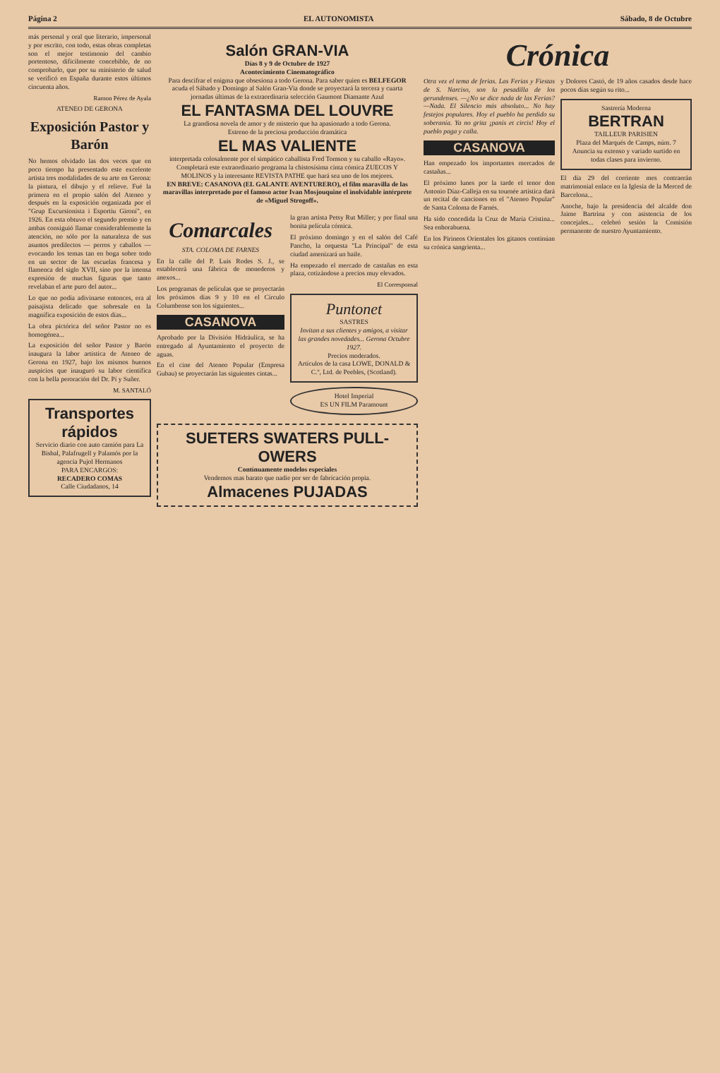Página 2 EL AUTONOMISTA Sábado, 8 de Octubre
más personal y oral que literario, impersonal y por escrito, con todo, estas obras completas son el mejor testimonio del cambio portentoso, difícilmente concebible, de no comprobarlo, que por su ministerio de salud se verificó en España durante estos últimos cincuenta años.
Ramon Pérez de Ayala
ATENEO DE GERONA
Exposición Pastor y Barón
No hemos olvidado las dos veces que en poco tiempo ha presentado este excelente artista tres modalidades de su arte en Gerona: la pintura, el dibujo y el relieve. Fué la primera en el propio salón del Ateneo y después en la exposición organizada por el "Grup Excursionista i Esportiu Gironí", en 1926. En esta obtuvo el segundo premio y en ambas consiguió llamar considerablemente la atención, no sólo por la naturaleza de sus asuntos predilectos — perros y caballos — evocando los temas tan en boga sobre todo en un sector de las escuelas francesa y flamenca del siglo XVII, sino por la intensa expresión de muchas figuras que tanto revelaban el arte puro del autor...
Lo que no podía adivinarse entonces, era al paisajista delicado que sobresale en la magnífica exposición de estos días...
La obra pictórica del señor Pastor no es homogénea...
La exposición del señor Pastor y Barón inaugura la labor artística de Ateneo de Gerona en 1927, bajo los mismos buenos auspicios que inauguró su labor científica con la bella peroración del Dr. Pí y Suñer.
M. SANTALÓ
Transportes rápidos
Servicio diario con auto camión para La Bisbal, Palafrugell y Palamós por la agencia Pujol Hermanos
PARA ENCARGOS:
RECADERO COMAS
Calle Ciudadanos, 14
Salón GRAN-VIA
Días 8 y 9 de Octubre de 1927
Acontecimiento Cinematográfico
Para descifrar el enigma que obsesiona a todo Gerona. Para saber quien es BELFEGOR acuda el Sábado y Domingo al Salón Gran-Via donde se proyectará la tercera y cuarta jornadas últimas de la extraordinaria selección Gaumont Diamante Azul
EL FANTASMA DEL LOUVRE
La grandiosa novela de amor y de misterio que ha apasionado a todo Gerona.
Estreno de la preciosa producción dramática
EL MAS VALIENTE
interpretada colosalmente por el simpático caballista Fred Tomson y su caballo «Rayo».
Completará este extraordinario programa la chistosísima cinta cómica ZUECOS Y MOLINOS y la interesante REVISTA PATHE que hará sea uno de los mejores.
EN BREVE: CASANOVA (EL GALANTE AVENTURERO), el film maravilla de las maravillas interpretado por el famoso actor Ivan Mosjouquine el inolvidable intérprete de «Miguel Strogoff».
Comarcales
STA. COLOMA DE FARNES
En la calle del P. Luis Rodes S. J., se establecerá una fábrica de monederos y anexos...
Los programas de películas que se proyectarán los próximos días 9 y 10 en el Círculo Columbense son los siguientes...
CASANOVA
Aprobado por la División Hidráulica, se ha entregado al Ayuntamiento el proyecto de aguas.
En el cine del Ateneo Popular (Empresa Gubau) se proyectarán las siguientes cintas...
la gran artista Petsy Rut Miller; y por final una bonita película cómica.
El próximo domingo y en el salón del Café Pancho, la orquesta "La Principal" de esta ciudad amenizará un baile.
Ha empezado el mercado de castañas en esta plaza, cotizándose a precios muy elevados.
El Corresponsal
Puntonet
SASTRES
Invitan a sus clientes y amigos, a visitar las grandes novedades... Gerona Octubre 1927.
Precios moderados.
Artículos de la casa LOWE, DONALD & C.º, Ltd. de Peebles, (Scotland).
Hotel Imperial
ES UN FILM Paramount
SUETERS SWATERS PULL-OWERS
Contínuamente modelos especiales
Vendemos mas barato que nadie por ser de fabricación propia.
Almacenes PUJADAS
Crónica
Otra vez el tema de ferias. Las Ferias y Fiestas de S. Narciso, son la pesadilla de los gerundenses. —¿No se dice nada de las Ferias? —Nada. El Silencio más absoluto... No hay festejos populares. Hoy el pueblo ha perdido su soberanía. Ya no grita ¡panis et circis! Hoy el pueblo paga y calla.
CASANOVA
Han empezado los importantes mercados de castañas...
El próximo lunes por la tarde el tenor don Antonio Díaz-Calleja en su tournée artística dará un recital de canciones en el "Ateneo Popular" de Santa Coloma de Farnés.
Ha sido concedida la Cruz de María Cristina... Sea enhorabuena.
En los Pirineos Orientales los gitanos continúan su crónica sangrienta...
y Dolores Castó, de 19 años casados desde hace pocos días según su rito...
Sastrería Moderna
BERTRAN
TAILLEUR PARISIEN
Plaza del Marqués de Camps, núm. 7
Anuncia su extenso y variado surtido en todas clases para invierno.
El día 29 del corriente mes contraerán matrimonial enlace en la Iglesia de la Merced de Barcelona...
Anoche, bajo la presidencia del alcalde don Jaime Bartrina y con asistencia de los concejales... celebró sesión la Comisión permanente de nuestro Ayuntamiento.